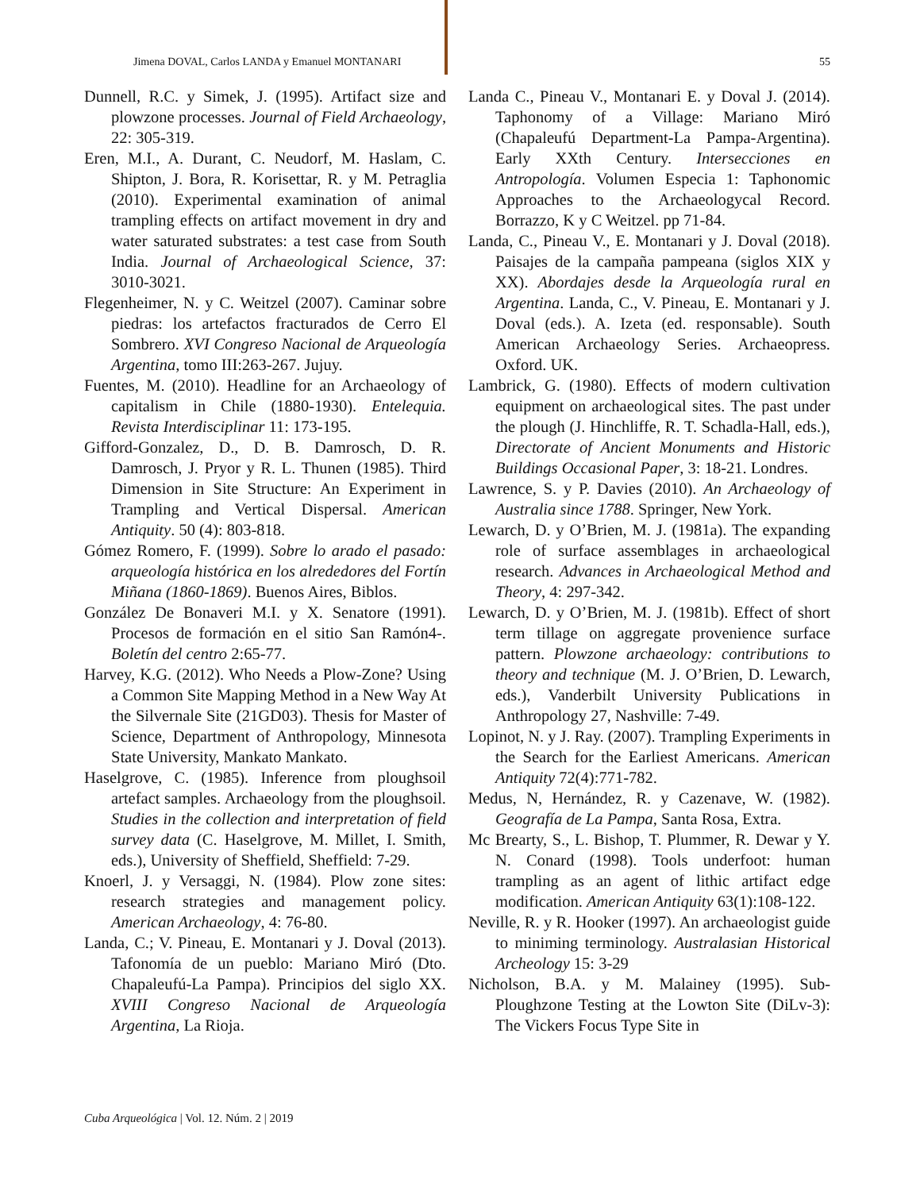Jimena DOVAL, Carlos LANDA y Emanuel MONTANARI 55
Dunnell, R.C. y Simek, J. (1995). Artifact size and plowzone processes. Journal of Field Archaeology, 22: 305-319.
Eren, M.I., A. Durant, C. Neudorf, M. Haslam, C. Shipton, J. Bora, R. Korisettar, R. y M. Petraglia (2010). Experimental examination of animal trampling effects on artifact movement in dry and water saturated substrates: a test case from South India. Journal of Archaeological Science, 37: 3010-3021.
Flegenheimer, N. y C. Weitzel (2007). Caminar sobre piedras: los artefactos fracturados de Cerro El Sombrero. XVI Congreso Nacional de Arqueología Argentina, tomo III:263-267. Jujuy.
Fuentes, M. (2010). Headline for an Archaeology of capitalism in Chile (1880-1930). Entelequia. Revista Interdisciplinar 11: 173-195.
Gifford-Gonzalez, D., D. B. Damrosch, D. R. Damrosch, J. Pryor y R. L. Thunen (1985). Third Dimension in Site Structure: An Experiment in Trampling and Vertical Dispersal. American Antiquity. 50 (4): 803-818.
Gómez Romero, F. (1999). Sobre lo arado el pasado: arqueología histórica en los alrededores del Fortín Miñana (1860-1869). Buenos Aires, Biblos.
González De Bonaveri M.I. y X. Senatore (1991). Procesos de formación en el sitio San Ramón4-. Boletín del centro 2:65-77.
Harvey, K.G. (2012). Who Needs a Plow-Zone? Using a Common Site Mapping Method in a New Way At the Silvernale Site (21GD03). Thesis for Master of Science, Department of Anthropology, Minnesota State University, Mankato Mankato.
Haselgrove, C. (1985). Inference from ploughsoil artefact samples. Archaeology from the ploughsoil. Studies in the collection and interpretation of field survey data (C. Haselgrove, M. Millet, I. Smith, eds.), University of Sheffield, Sheffield: 7-29.
Knoerl, J. y Versaggi, N. (1984). Plow zone sites: research strategies and management policy. American Archaeology, 4: 76-80.
Landa, C.; V. Pineau, E. Montanari y J. Doval (2013). Tafonomía de un pueblo: Mariano Miró (Dto. Chapaleufú-La Pampa). Principios del siglo XX. XVIII Congreso Nacional de Arqueología Argentina, La Rioja.
Landa C., Pineau V., Montanari E. y Doval J. (2014). Taphonomy of a Village: Mariano Miró (Chapaleufú Department-La Pampa-Argentina). Early XXth Century. Intersecciones en Antropología. Volumen Especia 1: Taphonomic Approaches to the Archaeologycal Record. Borrazzo, K y C Weitzel. pp 71-84.
Landa, C., Pineau V., E. Montanari y J. Doval (2018). Paisajes de la campaña pampeana (siglos XIX y XX). Abordajes desde la Arqueología rural en Argentina. Landa, C., V. Pineau, E. Montanari y J. Doval (eds.). A. Izeta (ed. responsable). South American Archaeology Series. Archaeopress. Oxford. UK.
Lambrick, G. (1980). Effects of modern cultivation equipment on archaeological sites. The past under the plough (J. Hinchliffe, R. T. Schadla-Hall, eds.), Directorate of Ancient Monuments and Historic Buildings Occasional Paper, 3: 18-21. Londres.
Lawrence, S. y P. Davies (2010). An Archaeology of Australia since 1788. Springer, New York.
Lewarch, D. y O’Brien, M. J. (1981a). The expanding role of surface assemblages in archaeological research. Advances in Archaeological Method and Theory, 4: 297-342.
Lewarch, D. y O’Brien, M. J. (1981b). Effect of short term tillage on aggregate provenience surface pattern. Plowzone archaeology: contributions to theory and technique (M. J. O’Brien, D. Lewarch, eds.), Vanderbilt University Publications in Anthropology 27, Nashville: 7-49.
Lopinot, N. y J. Ray. (2007). Trampling Experiments in the Search for the Earliest Americans. American Antiquity 72(4):771-782.
Medus, N, Hernández, R. y Cazenave, W. (1982). Geografía de La Pampa, Santa Rosa, Extra.
Mc Brearty, S., L. Bishop, T. Plummer, R. Dewar y Y. N. Conard (1998). Tools underfoot: human trampling as an agent of lithic artifact edge modification. American Antiquity 63(1):108-122.
Neville, R. y R. Hooker (1997). An archaeologist guide to miniming terminology. Australasian Historical Archeology 15: 3-29
Nicholson, B.A. y M. Malainey (1995). Sub-Ploughzone Testing at the Lowton Site (DiLv-3): The Vickers Focus Type Site in
Cuba Arqueológica | Vol. 12. Núm. 2 | 2019